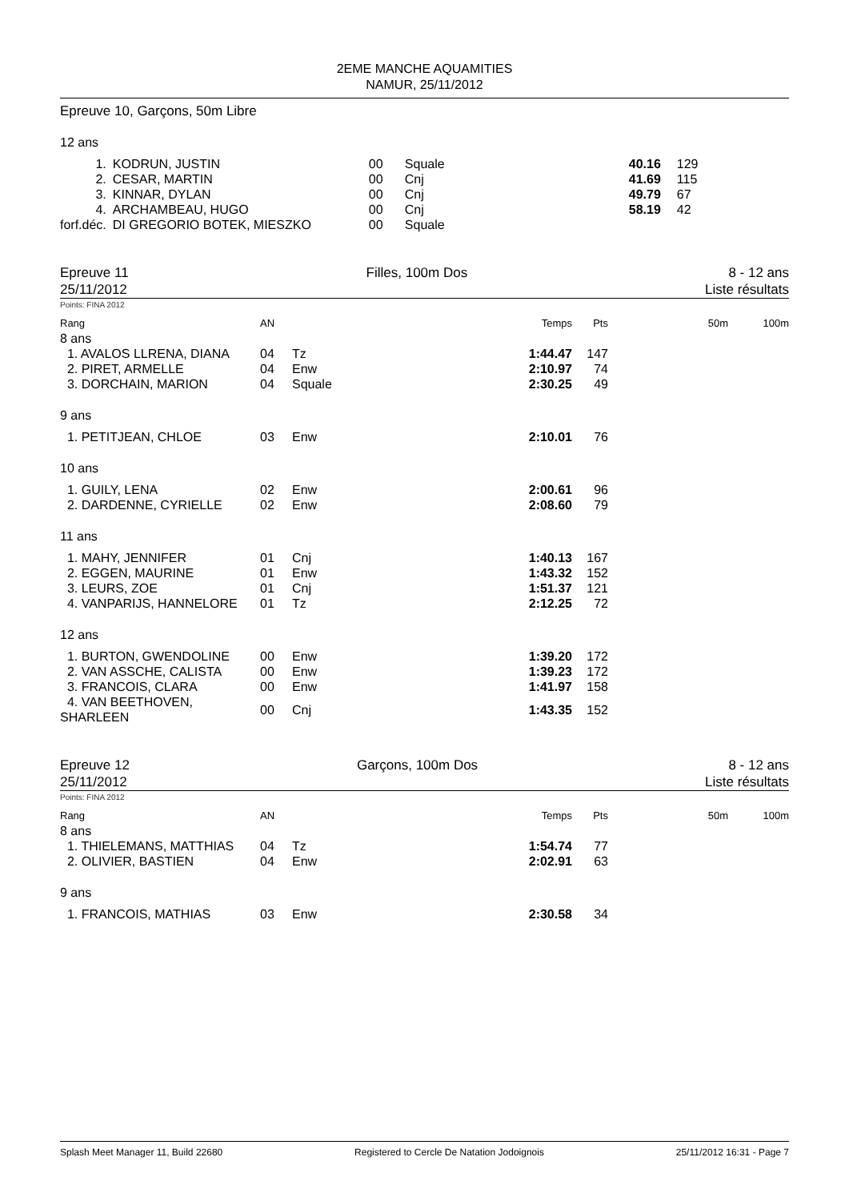2EME MANCHE AQUAMITIES
NAMUR, 25/11/2012
Epreuve 10, Garçons, 50m Libre
12 ans
| 1. | KODRUN, JUSTIN | 00 | Squale | 40.16 | 129 |
| 2. | CESAR, MARTIN | 00 | Cnj | 41.69 | 115 |
| 3. | KINNAR, DYLAN | 00 | Cnj | 49.79 | 67 |
| 4. | ARCHAMBEAU, HUGO | 00 | Cnj | 58.19 | 42 |
| forf.déc. | DI GREGORIO BOTEK, MIESZKO | 00 | Squale | | |
Epreuve 11
25/11/2012
Filles, 100m Dos 8 - 12 ans
Liste résultats
Points: FINA 2012
| Rang | AN | | Temps | Pts | 50m | 100m |
| --- | --- | --- | --- | --- | --- | --- |
| 8 ans | | | | | | |
| 1. AVALOS LLRENA, DIANA | 04 | Tz | 1:44.47 | 147 | | |
| 2. PIRET, ARMELLE | 04 | Enw | 2:10.97 | 74 | | |
| 3. DORCHAIN, MARION | 04 | Squale | 2:30.25 | 49 | | |
| 9 ans | | | | | | |
| 1. PETITJEAN, CHLOE | 03 | Enw | 2:10.01 | 76 | | |
| 10 ans | | | | | | |
| 1. GUILY, LENA | 02 | Enw | 2:00.61 | 96 | | |
| 2. DARDENNE, CYRIELLE | 02 | Enw | 2:08.60 | 79 | | |
| 11 ans | | | | | | |
| 1. MAHY, JENNIFER | 01 | Cnj | 1:40.13 | 167 | | |
| 2. EGGEN, MAURINE | 01 | Enw | 1:43.32 | 152 | | |
| 3. LEURS, ZOE | 01 | Cnj | 1:51.37 | 121 | | |
| 4. VANPARIJS, HANNELORE | 01 | Tz | 2:12.25 | 72 | | |
| 12 ans | | | | | | |
| 1. BURTON, GWENDOLINE | 00 | Enw | 1:39.20 | 172 | | |
| 2. VAN ASSCHE, CALISTA | 00 | Enw | 1:39.23 | 172 | | |
| 3. FRANCOIS, CLARA | 00 | Enw | 1:41.97 | 158 | | |
| 4. VAN BEETHOVEN, SHARLEEN | 00 | Cnj | 1:43.35 | 152 | | |
Epreuve 12
25/11/2012
Garçons, 100m Dos 8 - 12 ans
Liste résultats
Points: FINA 2012
| Rang | AN | | Temps | Pts | 50m | 100m |
| --- | --- | --- | --- | --- | --- | --- |
| 8 ans | | | | | | |
| 1. THIELEMANS, MATTHIAS | 04 | Tz | 1:54.74 | 77 | | |
| 2. OLIVIER, BASTIEN | 04 | Enw | 2:02.91 | 63 | | |
| 9 ans | | | | | | |
| 1. FRANCOIS, MATHIAS | 03 | Enw | 2:30.58 | 34 | | |
Splash Meet Manager 11, Build 22680 Registered to Cercle De Natation Jodoignois 25/11/2012 16:31 - Page 7